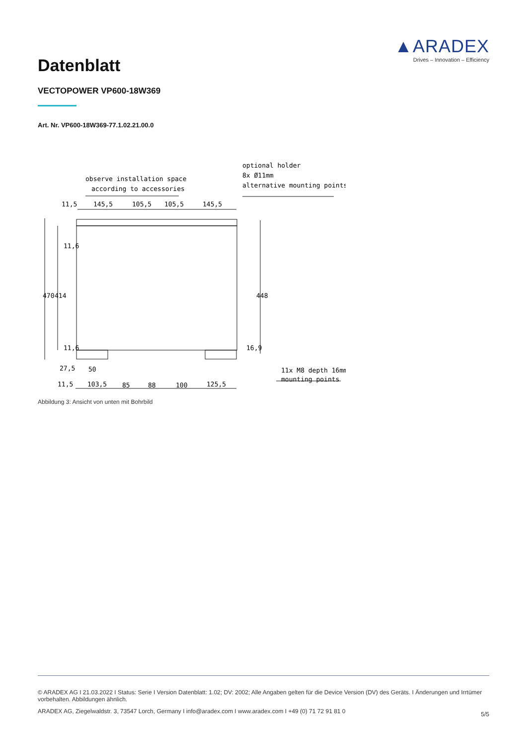▲ARADEX
Drives – Innovation – Efficiency
Datenblatt
VECTOPOWER VP600-18W369
Art. Nr. VP600-18W369-77.1.02.21.00.0
observe installation space
according to accessories
optional holder
8x Ø11mm
alternative mounting points
11,5
145,5
105,5
105,5
145,5
470
414
448
11,6
11,6
16,9
11x M8 depth 16mm
mounting points
27,5
50
11,5
103,5
85
88
100
125,5
Abbildung 3: Ansicht von unten mit Bohrbild
© ARADEX AG I 21.03.2022 I Status: Serie I Version Datenblatt: 1.02; DV: 2002; Alle Angaben gelten für die Device Version (DV) des Geräts. I Änderungen und Irrtümer vorbehalten. Abbildungen ähnlich.
ARADEX AG, Ziegelwaldstr. 3, 73547 Lorch, Germany I info@aradex.com I www.aradex.com I +49 (0) 71 72 91 81 0
5/5